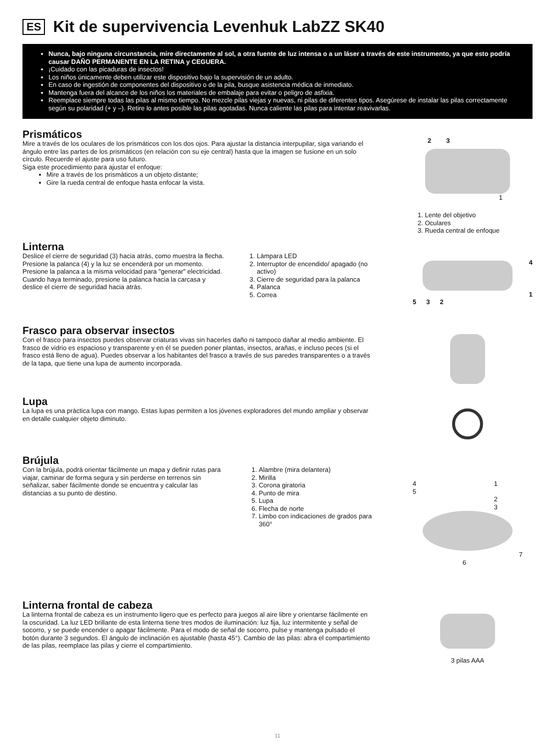ES Kit de supervivencia Levenhuk LabZZ SK40
Nunca, bajo ninguna circunstancia, mire directamente al sol, a otra fuente de luz intensa o a un láser a través de este instrumento, ya que esto podría causar DAÑO PERMANENTE EN LA RETINA y CEGUERA.
¡Cuidado con las picaduras de insectos!
Los niños únicamente deben utilizar este dispositivo bajo la supervisión de un adulto.
En caso de ingestión de componentes del dispositivo o de la pila, busque asistencia médica de inmediato.
Mantenga fuera del alcance de los niños los materiales de embalaje para evitar o peligro de asfixia.
Reemplace siempre todas las pilas al mismo tiempo. No mezcle pilas viejas y nuevas, ni pilas de diferentes tipos. Asegúrese de instalar las pilas correctamente según su polaridad (+ y –). Retire lo antes posible las pilas agotadas. Nunca caliente las pilas para intentar reavivarlas.
Prismáticos
Mire a través de los oculares de los prismáticos con los dos ojos. Para ajustar la distancia interpupilar, siga variando el ángulo entre las partes de los prismáticos (en relación con su eje central) hasta que la imagen se fusione en un solo círculo. Recuerde el ajuste para uso futuro.
Siga este procedimiento para ajustar el enfoque:
Mire a través de los prismáticos a un objeto distante;
Gire la rueda central de enfoque hasta enfocar la vista.
2 3
1
1. Lente del objetivo
2. Oculares
3. Rueda central de enfoque
Linterna
Deslice el cierre de seguridad (3) hacia atrás, como muestra la flecha. Presione la palanca (4) y la luz se encenderá por un momento. Presione la palanca a la misma velocidad para "generar" electricidad. Cuando haya terminado, presione la palanca hacia la carcasa y deslice el cierre de seguridad hacia atrás.
1. Lámpara LED
2. Interruptor de encendido/ apagado (no activo)
3. Cierre de seguridad para la palanca
4. Palanca
5. Correa
4
1
5 3 2
Frasco para observar insectos
Con el frasco para insectos puedes observar criaturas vivas sin hacerles daño ni tampoco dañar al medio ambiente. El frasco de vidrio es espacioso y transparente y en él se pueden poner plantas, insectos, arañas, e incluso peces (si el frasco está lleno de agua). Puedes observar a los habitantes del frasco a través de sus paredes transparentes o a través de la tapa, que tiene una lupa de aumento incorporada.
Lupa
La lupa es una práctica lupa con mango. Estas lupas permiten a los jóvenes exploradores del mundo ampliar y observar en detalle cualquier objeto diminuto.
Brújula
Con la brújula, podrá orientar fácilmente un mapa y definir rutas para viajar, caminar de forma segura y sin perderse en terrenos sin señalizar, saber fácilmente donde se encuentra y calcular las distancias a su punto de destino.
1. Alambre (mira delantera)
2. Mirilla
3. Corona giratoria
4. Punto de mira
5. Lupa
6. Flecha de norte
7. Limbo con indicaciones de grados para 360°
4
5 1
2
3
7
6
Linterna frontal de cabeza
La linterna frontal de cabeza es un instrumento ligero que es perfecto para juegos al aire libre y orientarse fácilmente en la oscuridad. La luz LED brillante de esta linterna tiene tres modos de iluminación: luz fija, luz intermitente y señal de socorro, y se puede encender o apagar fácilmente. Para el modo de señal de socorro, pulse y mantenga pulsado el botón durante 3 segundos. El ángulo de inclinación es ajustable (hasta 45°). Cambio de las pilas: abra el compartimiento de las pilas, reemplace las pilas y cierre el compartimiento.
3 pilas AAA
11